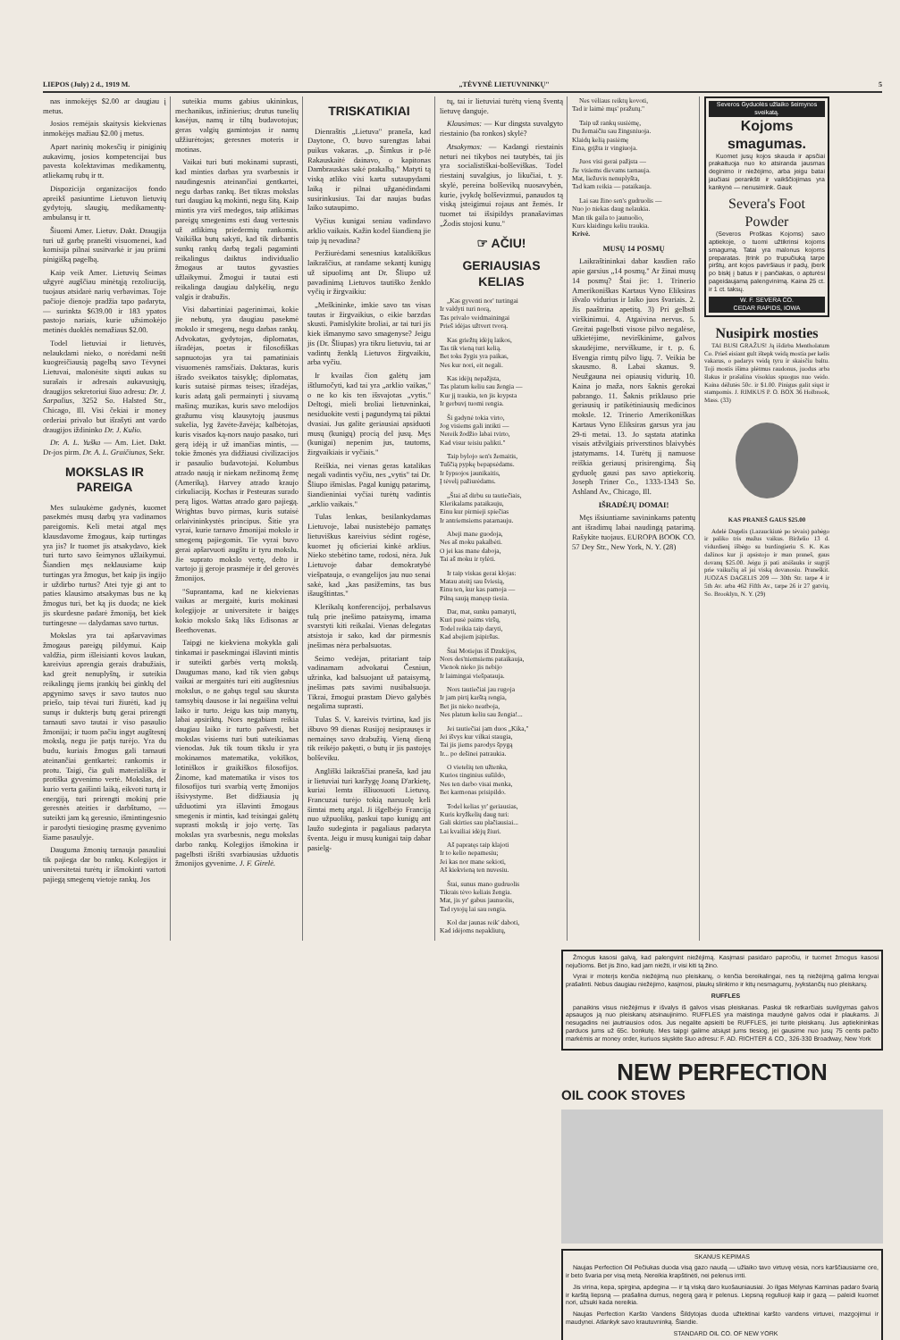LIEPOS (July) 2 d., 1919 M. „TĖVYNĖ LIETUVNINKŲ" 5
nas inmokėjęs $2.00 ar daugiau į metus.
Josios remėjais skaitysis kiekvienas inmokėjęs mažiau $2.00 į metus.
Apart narinių mokesčių ir piniginių aukavimų, josios kompetencijai bus pavesta kolektavimas medikamentų, atliekamų rubų ir tt.
Dispozicija organizacijos fondo apreikš pasiuntime Lietuvon lietuvių gydytojų, slaugių, medikamentų-ambulansų ir tt.
Šiuomi Amer. Lietuv. Dakt. Draugija turi už garbę pranešti visuomenei, kad komisija pilnai susitvarkė ir jau priimi pinigišką pagelbą.
Kaip veik Amer. Lietuvių Seimas užgyrė augščiau minėtąją rezoliuciją, tuojaus atsidarė narių verbavimas. Toje pačioje dienoje pradžia tapo padaryta, — surinkta $639.00 ir 183 ypatos pastojo nariais, kurie užsimokėjo metinės duoklės nemažiaus $2.00.
Todel lietuviai ir lietuvės, nelaukdami nieko, o norėdami nešti kuogreičiausią pagelbą savo Tėvynei Lietuvai, malonėsite siųsti aukas su surašais ir adresais aukavusiųjų, draugijos sekretoriui šiuo adresu: Dr. J. Sarpalius, 3252 So. Halsted Str., Chicago, Ill. Visi čekiai ir money orderiai privalo but išrašyti ant vardo draugijos iždininko Dr. J. Kulio.
Dr. A. L. Yuška — Am. Liet. Dakt. Dr-jos pirm. Dr. A. L. Graičiunas, Sekr.
MOKSLAS IR PAREIGA
Mes sulaukėme gadynės, kuomet pasekmės musų darbų yra vadinamos pareigomis. Keli metai atgal męs klausdavome žmogaus, kaip turtingas yra jis? Ir tuomet jis atsakydavo, kiek turi turto savo šeimynos užlaikymui. Šiandien męs neklausiame kaip turtingas yra žmogus, bet kaip jis ingijo ir uždirbo turtus? Atei tyje gi ant to paties klausimo atsakymas bus ne ką žmogus turi, bet ką jis duoda; ne kiek jis skurdesne padarė žmoniją, bet kiek turtingesne — dalydamas savo turtus.
Mokslas yra tai apšarvavimas žmogaus pareigų pildymui. Kaip valdžia, pirm išleisianti kovos laukan, kareivius aprengia gerais drabužiais, kad greit nenuplyštų, ir suteikia reikalingų jiems įrankių bei ginklų del apgynimo savęs ir savo tautos nuo priešo, taip tėvai turi žiurėti, kad jų sunųs ir dukterįs butų gerai prirengti tarnauti savo tautai ir viso pasaulio žmonijai; ir tuom pačiu ingyt augštesnį mokslą, negu jie patįs turėjo. Yra du budu, kuriais žmogus gali tarnauti ateinančiai gentkartei: rankomis ir protu. Taigi, čia guli materiališka ir protiška gyvenimo vertė. Mokslas, del kurio verta gaišinti laiką, eikvoti turtą ir energiją, turi prirengti mokinį prie geresnės ateities ir darbštumo, — suteikti jam ką geresnio, išmintingesnio ir parodyti tiesioginę prasmę gyvenimo šiame pasaulyje.
Dauguma žmonių tarnauja pasauliui tik pajiega dar bo rankų. Kolegijos ir universitetai turėtų ir išmokinti vartoti pajiegą smegenų vietoje rankų. Jos
suteikia mums gabius ukininkus, mechanikus, inžinierius; drutus tunelių kasėjus, namų ir tiltų budavotojus; geras valgių gamintojas ir namų užžiurėtojas; geresnes moteris ir motinas.
Vaikai turi buti mokinami suprasti, kad minties darbas yra svarbesnis ir naudingesnis ateinančiai gentkartei, negu darbas rankų. Bet tikras mokslas turi daugiau ką mokinti, negu šitą. Kaip mintis yra virš medegos, taip atlikimas pareigų smegenims esti daug vertesnis už atlikimą priedermių rankomis. Vaikiška butų sakyti, kad tik dirbantis sunkų rankų darbą tegali pagaminti reikalingus daiktus individualio žmogaus ar tautos gyvasties užlaikymui. Žmogui ir tautai esti reikalinga daugiau dalykėlių, negu valgis ir drabužis.
Visi dabartiniai pagerinimai, kokie jie nebutų, yra daugiau pasekmė mokslo ir smegenų, negu darbas rankų. Advokatas, gydytojas, diplomatas, išradėjas, poetas ir filosofiškas sapnuotojas yra tai pamatiniais visuomenės ramsčiais. Daktaras, kuris išrado sveikatos taisyklę; diplomatas, kuris sutaisė pirmas teises; išradėjas, kuris adatą gali permainyti į siuvamą mašiną; muzikas, kuris savo melodijos gražumu visų klausytojų jausmus sukelia, lyg žavėte-žavėja; kalbėtojas, kuris visados ką-nors naujo pasako, turi gerą idėją ir už imančias mintis, — tokie žmonės yra didžiausi civilizacijos ir pasaulio budavotojai. Kolumbus atrado naują ir niekam nežinomą žemę (Ameriką). Harvey atrado kraujo cirkuliaciją. Kochas ir Pesteuras surado perą ligos. Wattas atrado garo pajiegą. Wrightas buvo pirmas, kuris sutaisė orlaivininkystės principus. Šitie yra vyrai, kurie tarnavo žmonijai mokslo ir smegenų pajiegomis. Tie vyrai buvo gerai apšarvuoti augštu ir tyru mokslu. Jie suprato mokslo vertę, delto ir vartojo jį geroje prasmėje ir del gerovės žmonijos.
"Suprantama, kad ne kiekvienas vaikas ar mergaitė, kuris mokinasi kolegijoje ar universitete ir baigęs kokio mokslo šaką liks Edisonas ar Beethovenas.
Taipgi ne kiekviena mokykla gali tinkamai ir pasekmingai išlavinti mintis ir suteikti garbės vertą mokslą. Daugumas mano, kad tik vien gabųs vaikai ar mergaitės turi eiti augštesnius mokslus, o ne gabųs tegul sau skursta tamsybių dausose ir lai negaišina veltui laiko ir turto. Jeigu kas taip manytų, labai apsiriktų. Nors negabiam reikia daugiau laiko ir turto pašvesti, bet mokslas visiems turi buti suteikiamas vienodas. Juk tik toum tikslu ir yra mokinamos matematika, vokiškos, lotiniškos ir graikiškos filosofijos. Žinome, kad matematika ir visos tos filosofijos turi svarbią vertę žmonijos išsivystyme. Bet didžiausia jų užduotimi yra išlavinti žmogaus smegenis ir mintis, kad teisingai galėtų suprasti mokslą ir jojo vertę. Tas mokslas yra svarbesnis, negu mokslas darbo rankų. Kolegijos išmokina ir pagelbsti išrišti svarbiausias užduotis žmonijos gyvenime. J. F. Girelė.
TRISKATIKIAI
Dienraštis „Lietuva" praneša, kad Daytone, O. buvo surengtas labai puikus vakaras. „p. Šimkus ir p-lė Rakauskaitė dainavo, o kapitonas Dambrauskas sakė prakalbą." Matyti tą viską atliko visi kartu sutaupydami laiką ir pilnai užganėdindami susirinkusius. Tai dar naujas budas laiko sutaupimo.
Vyčius kunigai seniau vadindavo arklio vaikais. Kažin kodel šiandieną jie taip jų nevadina?
Peržiurėdami senesnius katalikiškus laikraščius, at randame sekantį kunigų už sipuolimą ant Dr. Šliupo už pavadinimą Lietuvos tautiško ženklo vyčių ir žirgvaikiu:
„Meškininke, imkie savo tas visas tautas ir žirgvaikius, o eikie barzdas skusti. Pamislykite broliai, ar tai turi jis kiek išmanymo savo smagenyse? Jeigu jis (Dr. Šliupas) yra tikru lietuviu, tai ar vadintų ženklą Lietuvos žirgvaikiu, arba vyčiu.
Ir kvailas čion galėtų jam ištlumočyti, kad tai yra „arklio vaikas," o ne ko kis ten išsvajotas „vytis." Deltogi, mieli broliai lietuvninkai, nesiduokite vesti į pagundymą tai piktai dvasiai. Jus galite geriausiai apsiduoti musų (kunigų) procią del jusų. Męs (kunigai) nepenim jus, tautoms, žirgvaikiais ir vyčiais."
Reiškia, nei vienas geras katalikas negali vadintis vyčiu, nes „vytis" tai Dr. Šliupo išmislas. Pagal kunigų patarimą, šiandieniniai vyčiai turėtų vadintis „arklio vaikais."
Tulas lenkas, besilankydamas Lietuvoje, labai nusistebėjo pamatęs lietuviškus kareivius sėdint rogėse, kuomet jų oficieriai kinkė arklius. Nieko stebėtino tame, rodosi, nėra. Juk Lietuvoje dabar demokratybė viešpatauja, o evangelijos jau nuo senai sakė, kad „kas pasižemins, tas bus išaugštintas."
Klerikalų konferencijoj, perbalsavus tulą prie įnešimo pataisymą, imama svarstyti kiti reikalai. Vienas delegatas atsistoja ir sako, kad dar pirmesnis įnešimas nėra perbalsuotas.
Seimo vedėjas, pritariant taip vadinamam advokatui Česniun, užrinka, kad balsuojant už pataisymą, įnešimas pats savimi nusibalsuoja. Tikrai, žmogui prastam Dievo galybės negalima suprasti.
Tulas S. V. kareivis tvirtina, kad jis išbuvo 99 dienas Rusijoj nesiprausęs ir nemainęs savo drabužių. Vieną dieną tik reikėjo pakęsti, o butų ir jis pastojęs bolševiku.
Angliški laikraščiai praneša, kad jau ir lietuviai turi karžygę Joaną D'arkietę, kuriai lemta išliuosuoti Lietuvą. Francuzai turėjo tokią narsuolę keli šimtai metų atgal. Ji išgelbėjo Franciją nuo užpuolikų, paskui tapo kunigų ant laužo sudeginta ir pagaliaus padaryta šventa. Jeigu ir musų kunigai taip dabar pasielg-
tų, tai ir lietuviai turėtų vieną šventą lietuvę danguje.
Klausimas: — Kur dingsta suvalgyto riestainio (ba ronkos) skylė?
Atsakymas: — Kadangi riestainis neturi nei tikybos nei tautybės, tai jis yra socialistiškai-bolševiškas. Todel riestainį suvalgius, jo likučiai, t. y. skylė, pereina bolševikų nuosavybėn, kurie, įvykdę bolševizmui, panaudos tą viską įsteigimui rojaus ant žemės. Ir tuomet tai išsipildys pranašavimas „Žodis stojosi kunu."
☞ AČIU!
GERIAUSIAS KELIAS
„Kas gyventi nor' turtingai
Ir valdyti turi norą,
Tas privalo veidmainingai
Prieš idėjas užtvert tvorą.
Kas griežtų idėjų laikos,
Tas tik vieną turi kelią.
Bet toks žygis yra paikas,
Nes kur nori, eit negali.
Kas idėjų nepažįsta,
Tas platum keliu sau žengia —
Kur jį traukia, ten jis krypsta
Ir gerbuvį tuomi rengia.
Ši gadynė tokia virto,
Jog visiems gali intikti —
Nereik žodžio labai tvirto,
Kad visur teisiu palikti."
Taip bylojo sen's žemaitis,
Tuščią pypkę bepapsėdams.
Ir šypsojos jaunikaitis,
Į tėvelį pažiurėdams.
„Štai aš dirbu su tautiečiais,
Klerikalams pataikauju,
Einu kur pirmieji spiečias
Ir antriemsiems patarnauju.
Abeji mane guodoja,
Nes aš moku pakalbėti.
O jei kas mane daboja,
Tai aš moku ir tylėti.
Ir taip viskas gerai klojas:
Matau ateitį sau šviesią,
Einu ten, kur kas pamoja —
Pilną saują manęsp tiesia.
Dar, mat, sunku pamatyti,
Kuri pusė paims viršų,
Todel reikia taip daryti,
Kad abejiem įsipiršus.
Štai Motiejus iš Dzukijos,
Nors des'niemsiems pataikauja,
Vienok nieko jis nebijo
Ir laimingai viešpatauja.
Nors tautiečiai jau rugoja
Ir jam pirtį karštą rengia,
Bet jis nieko neatboja,
Nes platum keliu sau žengia!...
Jei tautiečiai jam duos „Kika,"
Jei išvys kur vilkai staugia,
Tai jis jiems parodys špygą
Ir... po dešinei patraukia.
O vietelių ten užtenka,
Kurios tinginius sušildo,
Nes ten darbo visai menka,
Bet karmonas prisipildo.
Todel kelias yr' geriausias,
Kuris kryžkelių daug turi:
Gali skirties sau plačiausiai...
Lai kvailiai idėjų žiuri.
Aš papratęs taip klajoti
Ir to kelio nepamesiu;
Jei kas nor mane sekioti,
Aš kiekvieną ten nuvesiu.
Štai, sunus mano gudruolis
Tikrais tėvo keliais žengia.
Mat, jis yr' gabus jaunuolis,
Tad rytojų lai sau rengia.
Kol dar jaunas reik' daboti,
Kad idėjoms nepakliutų,
Nes vėliaus reiktų kovoti,
Tad ir laimė mųs' pražutų."
Taip už rankų susiėmę,
Du žemaičiu sau žingsniuoja.
Klaidų kelią pasiėmę
Eina, grįžta ir vingiuoja.
Juos visi gerai pažįsta —
Jie visiems dievams tarnauja.
Mat, liežuvis nenuplyšta,
Tad kam reikia — pataikauja.
Lai sau žino sen's gudruolis —
Nuo jo niekas daug nelaukia.
Man tik gaila to jaunuolio,
Kurs klaidingu keliu traukia.
Krivė.
MUSŲ 14 POSMŲ
Laikraštininkai dabar kasdien rašo apie garsius „14 posmų." Ar žinai musų 14 posmų? Štai jie: 1. Trinerio Amerikoniškas Kartaus Vyno Eliksiras išvalo vidurius ir laiko juos švariais. 2. Jis paaštrina apetitą. 3) Pri gelbsti virškinimui. 4. Atgaivina nervus. 5. Greitai pagelbsti visose pilvo negalėse, užkietėjime, nevirškinime, galvos skaudėjime, nerviškume, ir t. p. 6. Išvengia rimtų pilvo ligų. 7. Veikia be skausmo. 8. Labai skanus. 9. Neužgauna nei opiausių vidurių. 10. Kaina jo maža, nors šaknis gerokai pabrango. 11. Šaknis priklauso prie geriausių ir patikėtiniausių medicinos moksle. 12. Trinerio Amerikoniškas Kartaus Vyno Eliksiras garsus yra jau 29-ti metai. 13. Jo sąstata atatinka visais atžvilgiais priverstinos blaivybės įstatymams. 14. Turėtų jį namuose reiškia geriausį prisirengimą. Šią gyduolę gausi pas savo aptiekorių. Joseph Triner Co., 1333-1343 So. Ashland Av., Chicago, Ill.
IŠRADĖJŲ DOMAI!
Męs išsiuntiame savininkams patentų ant išradimų labai naudingą patarimą. Rašykite tuojaus. EUROPA BOOK CO. 57 Dey Str., New York, N. Y. (28)
Severos Gyduolės užlaiko šeimynos sveikatą.
Kojoms smagumas.
Kuomet jusų kojos skauda ir apsčiai prakaituoja nuo ko atsiranda jausmas deginimo ir niežėjimo, arba jeigu batai jaučiasi perankšti ir vaikščiojimas yra kankynė — nenusimink. Gauk
Severa's Foot Powder
(Severos Proškas Kojoms) savo aptiekoje, o tuomi užtikrinsi kojoms smagumą. Tatai yra malonus kojoms preparatas. Įtrink po trupučiuką tarpe pirštų, ant kojos paviršiaus ir padų, įberk po biskį į batus ir į pančiakas, o apturėsi pageidaujamą palengvinimą. Kaina 25 ct. ir 1 ct. taksų.
W. F. SEVERA CO.
CEDAR RAPIDS, IOWA
Nusipirk mosties
TAI BUSI GRAŽUS! Ją išdirba Mentholatum Co. Prieš eisiant gult ištepk veidą mostia per kelis vakarus, o padarys veidą tyru ir skaisčiu baltu. Toji mostis išima plėtmus raudonus, juodus arba šlakus ir prašalina visokius spuogus nuo veido. Kaina dėžutės 50c. ir $1.00. Pinigus galit siųst ir stampomis. J. RIMKUS P. O. BOX 36 Holbrook, Mass. (33)
KAS PRANEŠ GAUS $25.00
Adelė Dagelis (Lazauckiutė po tėvais) pabėgo ir paliko tris mažus vaikus. Birželio 13 d. vidurdienį išbėgo su burdingieriu S. K. Kas dažinos kur ji apsistojo ir man praneš, gaus dovanų $25.00. Jeigu ji pati atsišauks ir sugrįš prie vaikučių aš jai viską dovanosiu. Praneškit. JUOZAS DAGELIS 209 — 30th Str. tarpe 4 ir 5th Av. arba 462 Fifth Av., tarpe 26 ir 27 gatvių, So. Brooklyn, N. Y. (29)
Žmogus kasosi galvą, kad palengvint niežėjimą. Kasįmasi pasidaro papročiu, ir tuomet žmogus kasosi nejučioms. Bet jis žino, kad jam niežti, ir visi kiti tą žino.
Vyrai ir moterįs kenčia niežėjimą nuo pleiskanų, o kenčia bereikalingai, nes tą niežėjimą galima lengvai prašalinti. Nebus daugiau niežėjimo, kasįmosi, plaukų slinkimo ir kitų nesmagumų, įvykstančių nuo pleiskanų.
RUFFLES
panaikins visus niežėjimus ir išvalys iš galvos visas pleiskanas. Paskui tik retkarčiais suvilgymas galvos apsaugos ją nuo pleiskanų atsinaujinimo. RUFFLES yra maistinga maudynė galvos odai ir plaukams. Ji nesugadins nei jautriausios odos. Jus negalite apsieiti be RUFFLES, jei turite pleiskanų. Jus aptiekininkas parduos jums už 65c. bonkutę. Mes taipgi galime atsiųst jums tiesiog, jei gausime nuo jusų 75 cents pačto markėmis ar money order, kuriuos siųskite šiuo adresu: F. AD. RICHTER & CO., 326-330 Broadway, New York
NEW PERFECTION
OIL COOK STOVES
SKANUS KEPIMAS
Naujas Perfection Oil Pečiukas duoda visą gazo naudą — užlaiko tavo virtuvę vėsia, nors karščiausiame ore, ir beto švaria per visą metą. Nereikia krapštinėti, nei pelenus imti.
Jis virina, kepa, spirgina, apdegina — ir tą viską daro kuošauniausiai. Jo ilgas Mėlynas Kaminas padaro švarią ir karštą liepsną — prašalina dumus, negerą garą ir pelenus. Liepsną reguliuoji kaip ir gazą — paleidi kuomet nori, užsuki kada nereikia.
Naujas Perfection Karšto Vandens Šildytojas duoda užtektinai karšto vandens virtuvei, mazgojimui ir maudynei. Atlankyk savo krautuvninką. Šiandie.
STANDARD OIL CO. OF NEW YORK